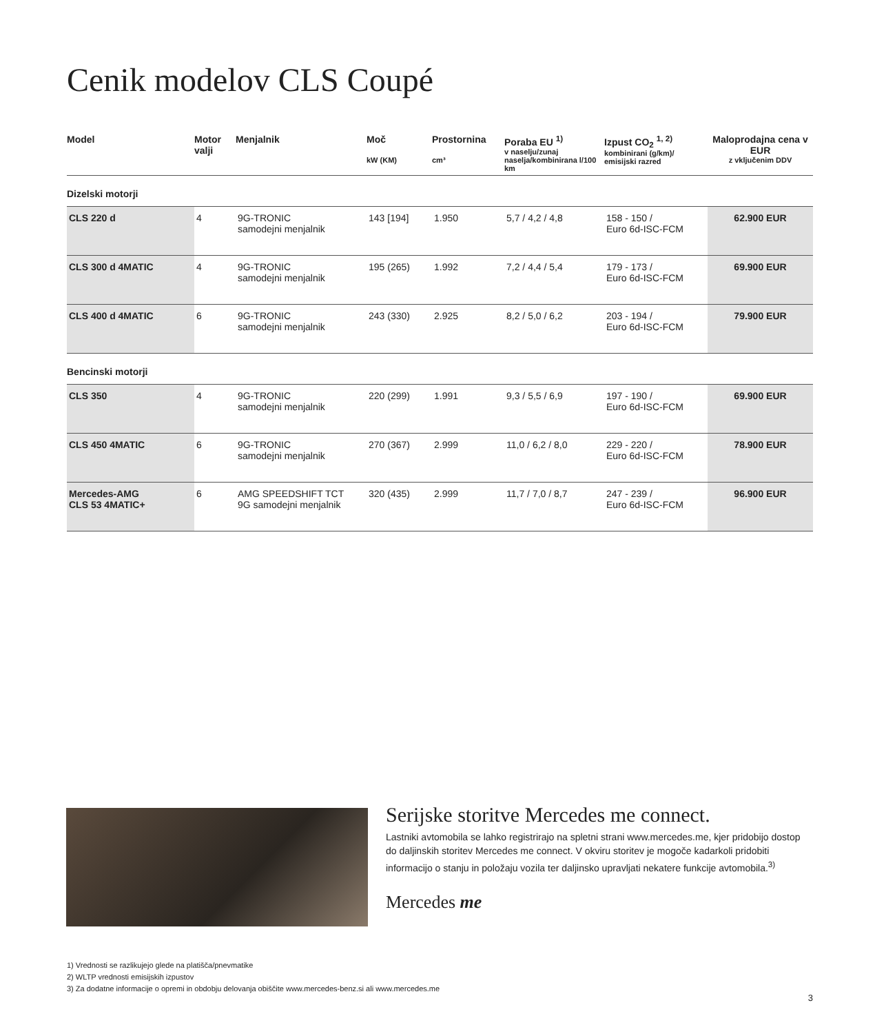Cenik modelov CLS Coupé
| Model | Motor valji | Menjalnik | Moč kW (KM) | Prostornina cm³ | Poraba EU <sup>1)</sup> v naselju/zunaj naselja/kombinirana l/100 km | Izpust CO<sub>2</sub> <sup>1, 2)</sup> kombinirani (g/km)/ emisijski razred | Maloprodajna cena v EUR z vključenim DDV |
| --- | --- | --- | --- | --- | --- | --- | --- |
| Dizelski motorji | | | | | | | |
| CLS 220 d | 4 | 9G-TRONIC samodejni menjalnik | 143 [194] | 1.950 | 5,7 / 4,2 / 4,8 | 158 - 150 / Euro 6d-ISC-FCM | 62.900 EUR |
| CLS 300 d 4MATIC | 4 | 9G-TRONIC samodejni menjalnik | 195 (265) | 1.992 | 7,2 / 4,4 / 5,4 | 179 - 173 / Euro 6d-ISC-FCM | 69.900 EUR |
| CLS 400 d 4MATIC | 6 | 9G-TRONIC samodejni menjalnik | 243 (330) | 2.925 | 8,2 / 5,0 / 6,2 | 203 - 194 / Euro 6d-ISC-FCM | 79.900 EUR |
| Bencinski motorji | | | | | | | |
| CLS 350 | 4 | 9G-TRONIC samodejni menjalnik | 220 (299) | 1.991 | 9,3 / 5,5 / 6,9 | 197 - 190 / Euro 6d-ISC-FCM | 69.900 EUR |
| CLS 450 4MATIC | 6 | 9G-TRONIC samodejni menjalnik | 270 (367) | 2.999 | 11,0 / 6,2 / 8,0 | 229 - 220 / Euro 6d-ISC-FCM | 78.900 EUR |
| Mercedes-AMG CLS 53 4MATIC+ | 6 | AMG SPEEDSHIFT TCT 9G samodejni menjalnik | 320 (435) | 2.999 | 11,7 / 7,0 / 8,7 | 247 - 239 / Euro 6d-ISC-FCM | 96.900 EUR |
Serijske storitve Mercedes me connect.
Lastniki avtomobila se lahko registrirajo na spletni strani www.mercedes.me, kjer pridobijo dostop do daljinskih storitev Mercedes me connect. V okviru storitev je mogoče kadarkoli pridobiti informacijo o stanju in položaju vozila ter daljinsko upravljati nekatere funkcije avtomobila.<sup>3)</sup>
Mercedes me
1) Vrednosti se razlikujejo glede na platišča/pnevmatike
2) WLTP vrednosti emisijskih izpustov
3) Za dodatne informacije o opremi in obdobju delovanja obiščite www.mercedes-benz.si ali www.mercedes.me
3